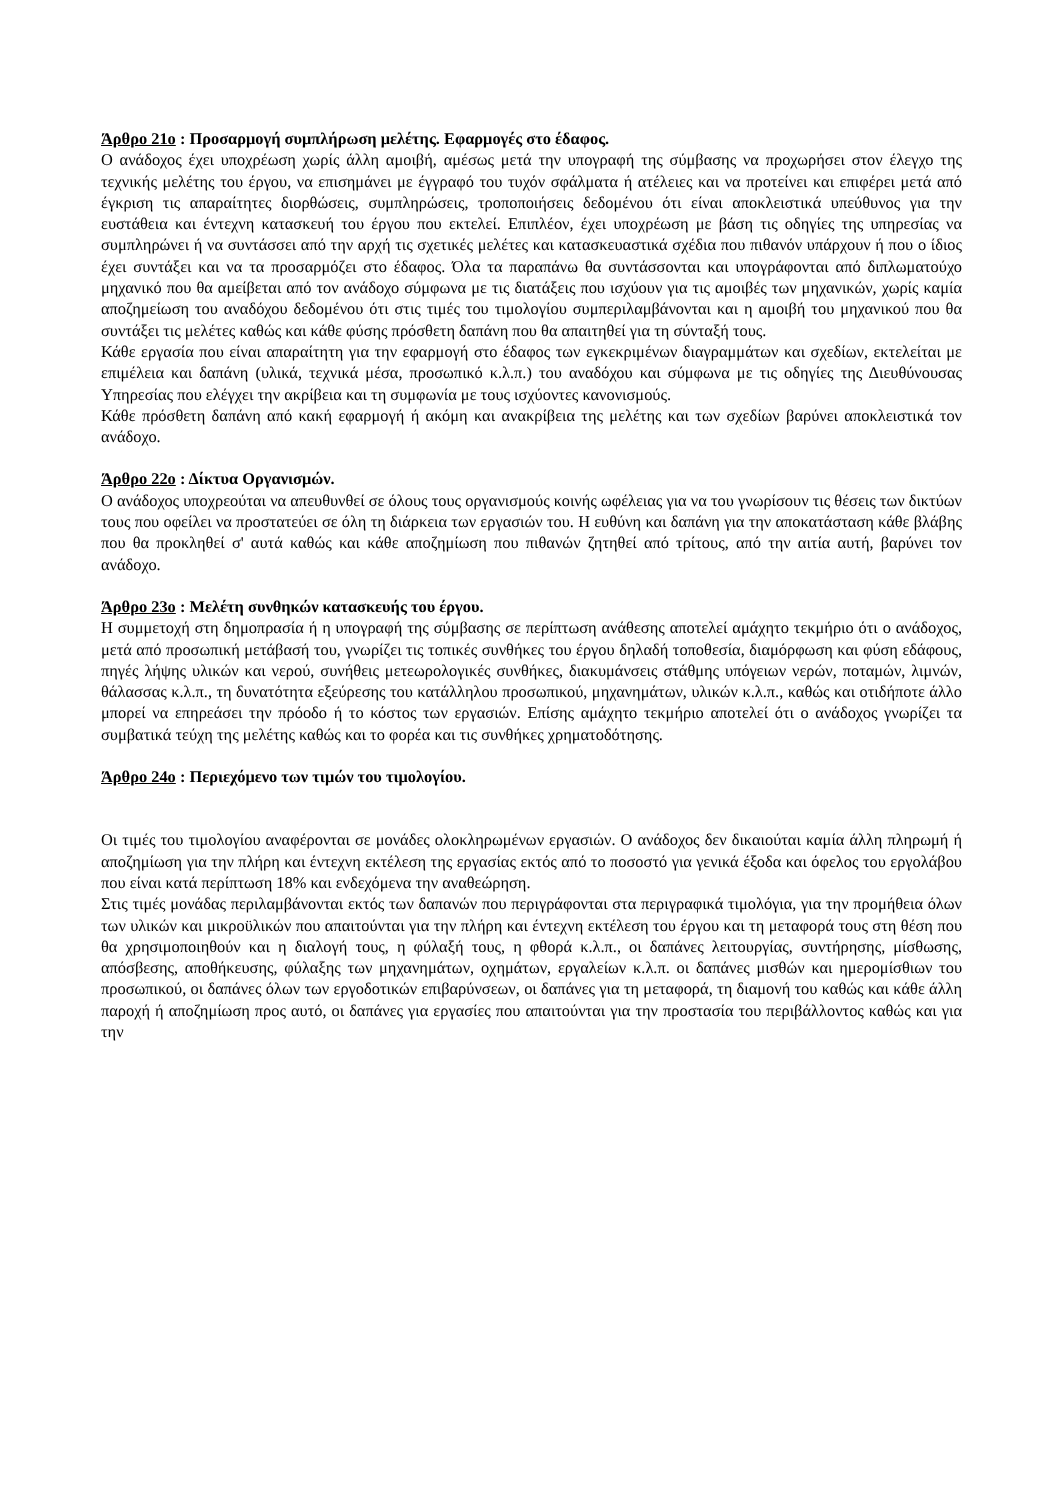Άρθρο 21ο : Προσαρμογή συμπλήρωση μελέτης. Εφαρμογές στο έδαφος.
Ο ανάδοχος έχει υποχρέωση χωρίς άλλη αμοιβή, αμέσως μετά την υπογραφή της σύμβασης να προχωρήσει στον έλεγχο της τεχνικής μελέτης του έργου, να επισημάνει με έγγραφό του τυχόν σφάλματα ή ατέλειες και να προτείνει και επιφέρει μετά από έγκριση τις απαραίτητες διορθώσεις, συμπληρώσεις, τροποποιήσεις δεδομένου ότι είναι αποκλειστικά υπεύθυνος για την ευστάθεια και έντεχνη κατασκευή του έργου που εκτελεί. Επιπλέον, έχει υποχρέωση με βάση τις οδηγίες της υπηρεσίας να συμπληρώνει ή να συντάσσει από την αρχή τις σχετικές μελέτες και κατασκευαστικά σχέδια που πιθανόν υπάρχουν ή που ο ίδιος έχει συντάξει και να τα προσαρμόζει στο έδαφος. Όλα τα παραπάνω θα συντάσσονται και υπογράφονται από διπλωματούχο μηχανικό που θα αμείβεται από τον ανάδοχο σύμφωνα με τις διατάξεις που ισχύουν για τις αμοιβές των μηχανικών, χωρίς καμία αποζημείωση του αναδόχου δεδομένου ότι στις τιμές του τιμολογίου συμπεριλαμβάνονται και η αμοιβή του μηχανικού που θα συντάξει τις μελέτες καθώς και κάθε φύσης πρόσθετη δαπάνη που θα απαιτηθεί για τη σύνταξή τους.
Κάθε εργασία που είναι απαραίτητη για την εφαρμογή στο έδαφος των εγκεκριμένων διαγραμμάτων και σχεδίων, εκτελείται με επιμέλεια και δαπάνη (υλικά, τεχνικά μέσα, προσωπικό κ.λ.π.) του αναδόχου και σύμφωνα με τις οδηγίες της Διευθύνουσας Υπηρεσίας που ελέγχει την ακρίβεια και τη συμφωνία με τους ισχύοντες κανονισμούς.
Κάθε πρόσθετη δαπάνη από κακή εφαρμογή ή ακόμη και ανακρίβεια της μελέτης και των σχεδίων βαρύνει αποκλειστικά τον ανάδοχο.
Άρθρο 22ο : Δίκτυα Οργανισμών.
Ο ανάδοχος υποχρεούται να απευθυνθεί σε όλους τους οργανισμούς κοινής ωφέλειας για να του γνωρίσουν τις θέσεις των δικτύων τους που οφείλει να προστατεύει σε όλη τη διάρκεια των εργασιών του. Η ευθύνη και δαπάνη για την αποκατάσταση κάθε βλάβης που θα προκληθεί σ' αυτά καθώς και κάθε αποζημίωση που πιθανών ζητηθεί από τρίτους, από την αιτία αυτή, βαρύνει τον ανάδοχο.
Άρθρο 23ο : Μελέτη συνθηκών κατασκευής του έργου.
Η συμμετοχή στη δημοπρασία ή η υπογραφή της σύμβασης σε περίπτωση ανάθεσης αποτελεί αμάχητο τεκμήριο ότι ο ανάδοχος, μετά από προσωπική μετάβασή του, γνωρίζει τις τοπικές συνθήκες του έργου δηλαδή τοποθεσία, διαμόρφωση και φύση εδάφους, πηγές λήψης υλικών και νερού, συνήθεις μετεωρολογικές συνθήκες, διακυμάνσεις στάθμης υπόγειων νερών, ποταμών, λιμνών, θάλασσας κ.λ.π., τη δυνατότητα εξεύρεσης του κατάλληλου προσωπικού, μηχανημάτων, υλικών κ.λ.π., καθώς και οτιδήποτε άλλο μπορεί να επηρεάσει την πρόοδο ή το κόστος των εργασιών. Επίσης αμάχητο τεκμήριο αποτελεί ότι ο ανάδοχος γνωρίζει τα συμβατικά τεύχη της μελέτης καθώς και το φορέα και τις συνθήκες χρηματοδότησης.
Άρθρο 24ο : Περιεχόμενο των τιμών του τιμολογίου.
Οι τιμές του τιμολογίου αναφέρονται σε μονάδες ολοκληρωμένων εργασιών. Ο ανάδοχος δεν δικαιούται καμία άλλη πληρωμή ή αποζημίωση για την πλήρη και έντεχνη εκτέλεση της εργασίας εκτός από το ποσοστό για γενικά έξοδα και όφελος του εργολάβου που είναι κατά περίπτωση 18% και ενδεχόμενα την αναθεώρηση.
Στις τιμές μονάδας περιλαμβάνονται εκτός των δαπανών που περιγράφονται στα περιγραφικά τιμολόγια, για την προμήθεια όλων των υλικών και μικροϋλικών που απαιτούνται για την πλήρη και έντεχνη εκτέλεση του έργου και τη μεταφορά τους στη θέση που θα χρησιμοποιηθούν και η διαλογή τους, η φύλαξή τους, η φθορά κ.λ.π., οι δαπάνες λειτουργίας, συντήρησης, μίσθωσης, απόσβεσης, αποθήκευσης, φύλαξης των μηχανημάτων, οχημάτων, εργαλείων κ.λ.π. οι δαπάνες μισθών και ημερομίσθιων του προσωπικού, οι δαπάνες όλων των εργοδοτικών επιβαρύνσεων, οι δαπάνες για τη μεταφορά, τη διαμονή του καθώς και κάθε άλλη παροχή ή αποζημίωση προς αυτό, οι δαπάνες για εργασίες που απαιτούνται για την προστασία του περιβάλλοντος καθώς και για την